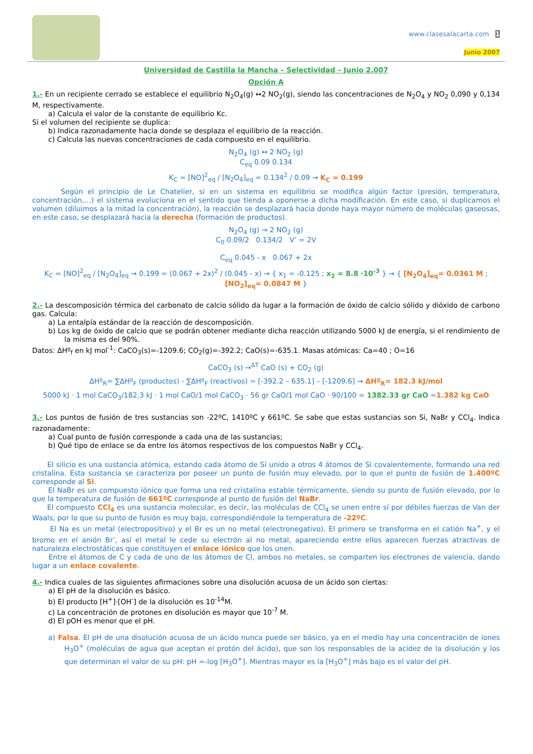www.clasesalacarta.com 1
Junio 2007
Universidad de Castilla la Mancha – Selectividad – Junio 2.007
Opción A
1.- En un recipiente cerrado se establece el equilibrio N<sub>2</sub>O<sub>4</sub>(g) ↔2 NO<sub>2</sub>(g), siendo las concentraciones de N<sub>2</sub>O<sub>4</sub> y NO<sub>2</sub> 0,090 y 0,134 M, respectivamente.
a) Calcula el valor de la constante de equilibrio Kc.
Si el volumen del recipiente se duplica:
b) Indica razonadamente hacia donde se desplaza el equilibrio de la reacción.
c) Calcula las nuevas concentraciones de cada compuesto en el equilibrio.
N<sub>2</sub>O<sub>4</sub> (g) ↔ 2 NO<sub>2</sub> (g)
C<sub>eq</sub> 0.09 0.134
K<sub>C</sub> = [NO]<sup>2</sup><sub>eq</sub> / [N<sub>2</sub>O<sub>4</sub>]<sub>eq</sub> = 0.134<sup>2</sup> / 0.09 → K<sub>C</sub> = 0.199
Según el principio de Le Chatelier, si en un sistema en equilibrio se modifica algún factor (presión, temperatura, concentración,…) el sistema evoluciona en el sentido que tienda a oponerse a dicha modificación. En este caso, si duplicamos el volumen (diluimos a la mitad la concentración), la reacción se desplazará hacia donde haya mayor número de moléculas gaseosas, en este caso, se desplazará hacia la derecha (formación de productos).
N<sub>2</sub>O<sub>4</sub> (g) → 2 NO<sub>2</sub> (g)
C<sub>0</sub> 0.09/2 0.134/2 V’ = 2V
C<sub>eq</sub> 0.045 - x 0.067 + 2x
K<sub>C</sub> = [NO]<sup>2</sup><sub>eq</sub> / [N<sub>2</sub>O<sub>4</sub>]<sub>eq</sub> → 0.199 = (0.067 + 2x)<sup>2</sup> / (0.045 - x) → { x<sub>1</sub> = -0.125 ; x<sub>2</sub> = 8.8 ·10<sup>-3</sup> } → { [N<sub>2</sub>O<sub>4</sub>]<sub>eq</sub>= 0.0361 M ; [NO<sub>2</sub>]<sub>eq</sub>= 0.0847 M }
2.- La descomposición térmica del carbonato de calcio sólido da lugar a la formación de óxido de calcio sólido y dióxido de carbono gas. Calcula:
a) La entalpía estándar de la reacción de descomposición.
b) Los kg de óxido de calcio que se podrán obtener mediante dicha reacción utilizando 5000 kJ de energía, si el rendimiento de la misma es del 90%.
Datos: ΔHº<sub>f</sub> en kJ mol<sup>-1</sup>: CaCO<sub>3</sub>(s)=-1209.6; CO<sub>2</sub>(g)=-392.2; CaO(s)=-635.1. Masas atómicas: Ca=40 ; O=16
CaCO<sub>3</sub> (s) →<sup>ΔT</sup> CaO (s) + CO<sub>2</sub> (g)
ΔHº<sub>R</sub>= ∑ΔHº<sub>F</sub> (productos) - ∑ΔHº<sub>F</sub> (reactivos) = [-392.2 – 635.1] – [-1209.6] → ΔHº<sub>R</sub>= 182.3 kJ/mol
5000 kJ · 1 mol CaCO<sub>3</sub>/182.3 kJ · 1 mol CaO/1 mol CaCO<sub>3</sub> · 56 gr CaO/1 mol CaO · 90/100 = 1382.33 gr CaO =1.382 kg CaO
3.- Los puntos de fusión de tres sustancias son -22ºC, 1410ºC y 661ºC. Se sabe que estas sustancias son Si, NaBr y CCl<sub>4</sub>. Indica razonadamente:
a) Cual punto de fusión corresponde a cada una de las sustancias;
b) Qué tipo de enlace se da entre los átomos respectivos de los compuestos NaBr y CCl<sub>4</sub>.
El silicio es una sustancia atómica, estando cada átomo de Si unido a otros 4 átomos de Si covalentemente, formando una red cristalina. Esta sustancia se caracteriza por poseer un punto de fusión muy elevado, por lo que el punto de fusión de 1.400ºC corresponde al Si.
El NaBr es un compuesto iónico que forma una red cristalina estable térmicamente, siendo su punto de fusión elevado, por lo que la temperatura de fusión de 661ºC corresponde al punto de fusión del NaBr.
El compuesto CCl<sub>4</sub> es una sustancia molecular, es decir, las moléculas de CCl<sub>4</sub> se unen entre sí por débiles fuerzas de Van der Waals, por lo que su punto de fusión es muy bajo, correspondiéndole la temperatura de -22ºC.
El Na es un metal (electropositivo) y el Br es un no metal (electronegativo). El primero se transforma en el catión Na<sup>+</sup>, y el bromo en el anión Br<sup>-</sup>, así el metal le cede su electrón al no metal, apareciendo entre ellos aparecen fuerzas atractivas de naturaleza electrostáticas que constituyen el enlace iónico que los unen.
Entre el átomos de C y cada de uno de los átomos de Cl, ambos no metales, se comparten los electrones de valencia, dando lugar a un enlace covalente.
4.- Indica cuales de las siguientes afirmaciones sobre una disolución acuosa de un ácido son ciertas:
a) El pH de la disolución es básico.
b) El producto [H<sup>+</sup>]·[OH<sup>-</sup>] de la disolución es 10<sup>-14</sup>M.
c) La concentración de protones en disolución es mayor que 10<sup>-7</sup> M.
d) El pOH es menor que el pH.
a) Falsa. El pH de una disolución acuosa de un ácido nunca puede ser básico, ya en el medio hay una concentración de iones H<sub>3</sub>O<sup>+</sup> (moléculas de agua que aceptan el protón del ácido), que son los responsables de la acidez de la disolución y los que determinan el valor de su pH: pH =-log [H<sub>3</sub>O<sup>+</sup>]. Mientras mayor es la [H<sub>3</sub>O<sup>+</sup>] más bajo es el valor del pH.